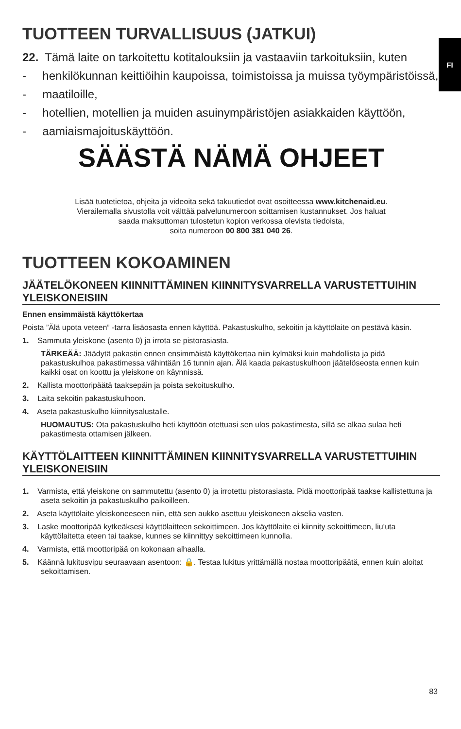FI
TUOTTEEN TURVALLISUUS (JATKUI)
22. Tämä laite on tarkoitettu kotitalouksiin ja vastaaviin tarkoituksiin, kuten
- henkilökunnan keittiöihin kaupoissa, toimistoissa ja muissa työympäristöissä,
- maatiloille,
- hotellien, motellien ja muiden asuinympäristöjen asiakkaiden käyttöön,
- aamiaismajoituskäyttöön.
SÄÄSTÄ NÄMÄ OHJEET
Lisää tuotetietoa, ohjeita ja videoita sekä takuutiedot ovat osoitteessa www.kitchenaid.eu.
Vierailemalla sivustolla voit välttää palvelunumeroon soittamisen kustannukset. Jos haluat
saada maksuttoman tulostetun kopion verkossa olevista tiedoista,
soita numeroon 00 800 381 040 26.
TUOTTEEN KOKOAMINEN
JÄÄTELÖKONEEN KIINNITTÄMINEN KIINNITYSVARRELLA VARUSTETTUIHIN YLEISKONEISIIN
Ennen ensimmäistä käyttökertaa
Poista ”Älä upota veteen” -tarra lisäosasta ennen käyttöä. Pakastuskulho, sekoitin ja käyttölaite on pestävä käsin.
1. Sammuta yleiskone (asento 0) ja irrota se pistorasiasta.
TÄRKEÄÄ: Jäädytä pakastin ennen ensimmäistä käyttökertaa niin kylmäksi kuin mahdollista ja pidä pakastuskulhoa pakastimessa vähintään 16 tunnin ajan. Älä kaada pakastuskulhoon jäätelöseosta ennen kuin kaikki osat on koottu ja yleiskone on käynnissä.
2. Kallista moottoripäätä taaksepäin ja poista sekoituskulho.
3. Laita sekoitin pakastuskulhoon.
4. Aseta pakastuskulho kiinnitysalustalle.
HUOMAUTUS: Ota pakastuskulho heti käyttöön otettuasi sen ulos pakastimesta, sillä se alkaa sulaa heti pakastimesta ottamisen jälkeen.
KÄYTTÖLAITTEEN KIINNITTÄMINEN KIINNITYSVARRELLA VARUSTETTUIHIN YLEISKONEISIIN
1. Varmista, että yleiskone on sammutettu (asento 0) ja irrotettu pistorasiasta. Pidä moottoripää taakse kallistettuna ja aseta sekoitin ja pakastuskulho paikoilleen.
2. Aseta käyttölaite yleiskoneeseen niin, että sen aukko asettuu yleiskoneen akselia vasten.
3. Laske moottoripää kytkeäksesi käyttölaitteen sekoittimeen. Jos käyttölaite ei kiinnity sekoittimeen, liu’uta käyttölaitetta eteen tai taakse, kunnes se kiinnittyy sekoittimeen kunnolla.
4. Varmista, että moottoripää on kokonaan alhaalla.
5. Käännä lukitusvipu seuraavaan asentoon: 🔒. Testaa lukitus yrittämällä nostaa moottoripäätä, ennen kuin aloitat sekoittamisen.
83